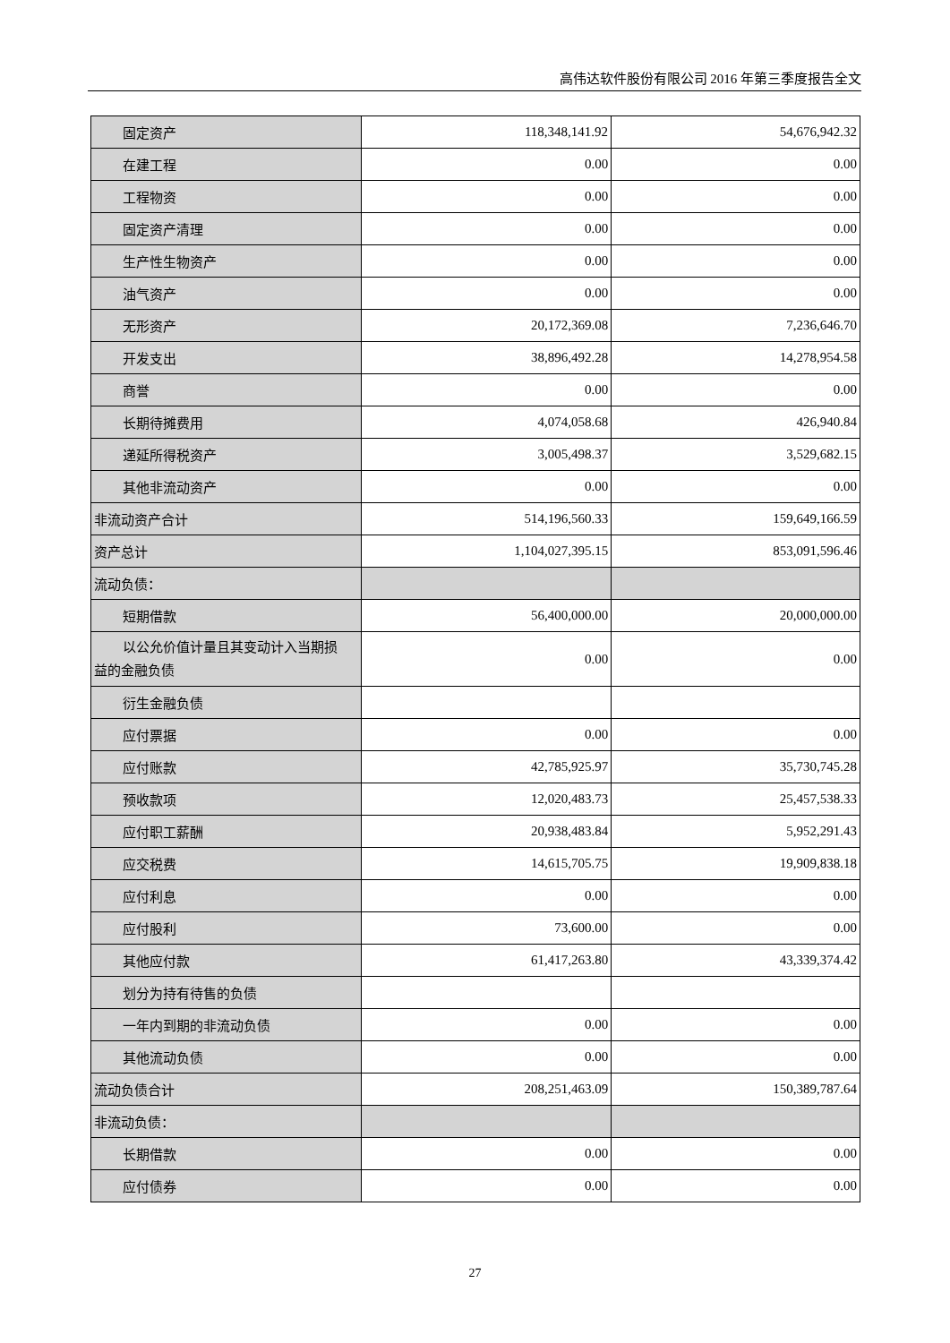高伟达软件股份有限公司 2016 年第三季度报告全文
| 固定资产 | 118,348,141.92 | 54,676,942.32 |
| 在建工程 | 0.00 | 0.00 |
| 工程物资 | 0.00 | 0.00 |
| 固定资产清理 | 0.00 | 0.00 |
| 生产性生物资产 | 0.00 | 0.00 |
| 油气资产 | 0.00 | 0.00 |
| 无形资产 | 20,172,369.08 | 7,236,646.70 |
| 开发支出 | 38,896,492.28 | 14,278,954.58 |
| 商誉 | 0.00 | 0.00 |
| 长期待摊费用 | 4,074,058.68 | 426,940.84 |
| 递延所得税资产 | 3,005,498.37 | 3,529,682.15 |
| 其他非流动资产 | 0.00 | 0.00 |
| 非流动资产合计 | 514,196,560.33 | 159,649,166.59 |
| 资产总计 | 1,104,027,395.15 | 853,091,596.46 |
| 流动负债： | | |
| 短期借款 | 56,400,000.00 | 20,000,000.00 |
| 以公允价值计量且其变动计入当期损 益的金融负债 | 0.00 | 0.00 |
| 衍生金融负债 | | |
| 应付票据 | 0.00 | 0.00 |
| 应付账款 | 42,785,925.97 | 35,730,745.28 |
| 预收款项 | 12,020,483.73 | 25,457,538.33 |
| 应付职工薪酬 | 20,938,483.84 | 5,952,291.43 |
| 应交税费 | 14,615,705.75 | 19,909,838.18 |
| 应付利息 | 0.00 | 0.00 |
| 应付股利 | 73,600.00 | 0.00 |
| 其他应付款 | 61,417,263.80 | 43,339,374.42 |
| 划分为持有待售的负债 | | |
| 一年内到期的非流动负债 | 0.00 | 0.00 |
| 其他流动负债 | 0.00 | 0.00 |
| 流动负债合计 | 208,251,463.09 | 150,389,787.64 |
| 非流动负债： | | |
| 长期借款 | 0.00 | 0.00 |
| 应付债券 | 0.00 | 0.00 |
27